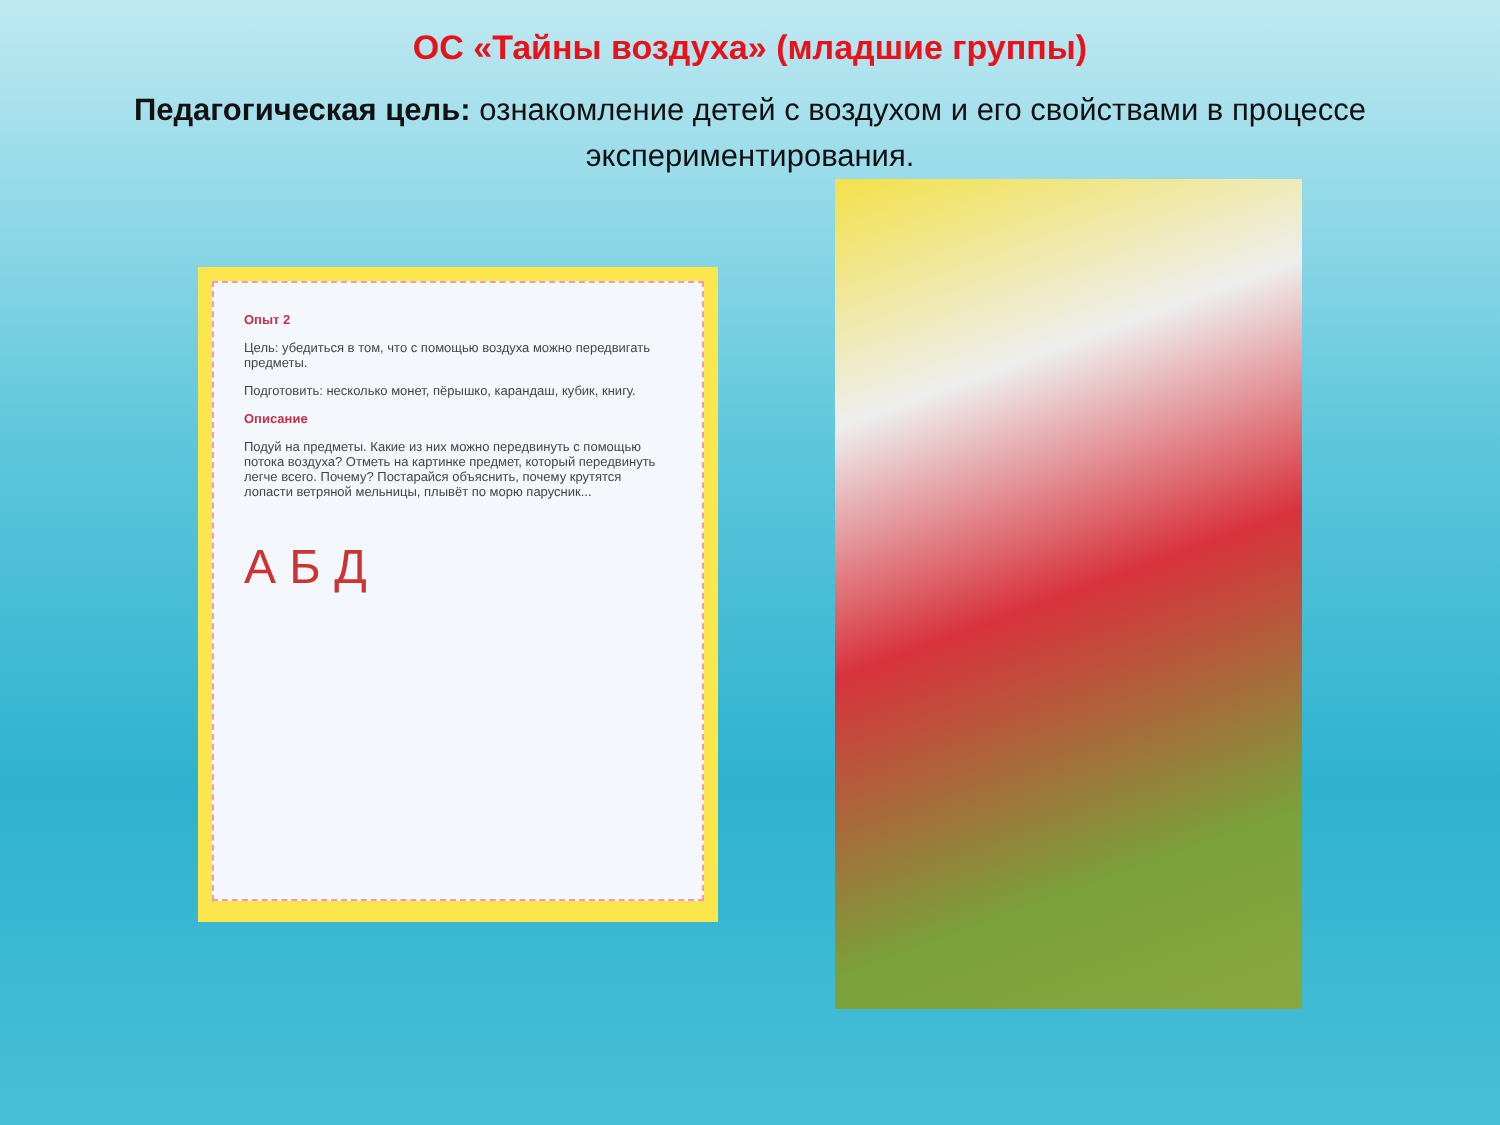ОС «Тайны воздуха» (младшие группы)
Педагогическая цель: ознакомление детей с воздухом и его свойствами в процессе экспериментирования.
Опыт 2
Цель: убедиться в том, что с помощью воздуха можно передвигать предметы.
Подготовить: несколько монет, пёрышко, карандаш, кубик, книгу.
Описание
Подуй на предметы. Какие из них можно передвинуть с помощью потока воздуха? Отметь на картинке предмет, который передвинуть легче всего. Почему? Постарайся объяснить, почему крутятся лопасти ветряной мельницы, плывёт по морю парусник...
А Б Д